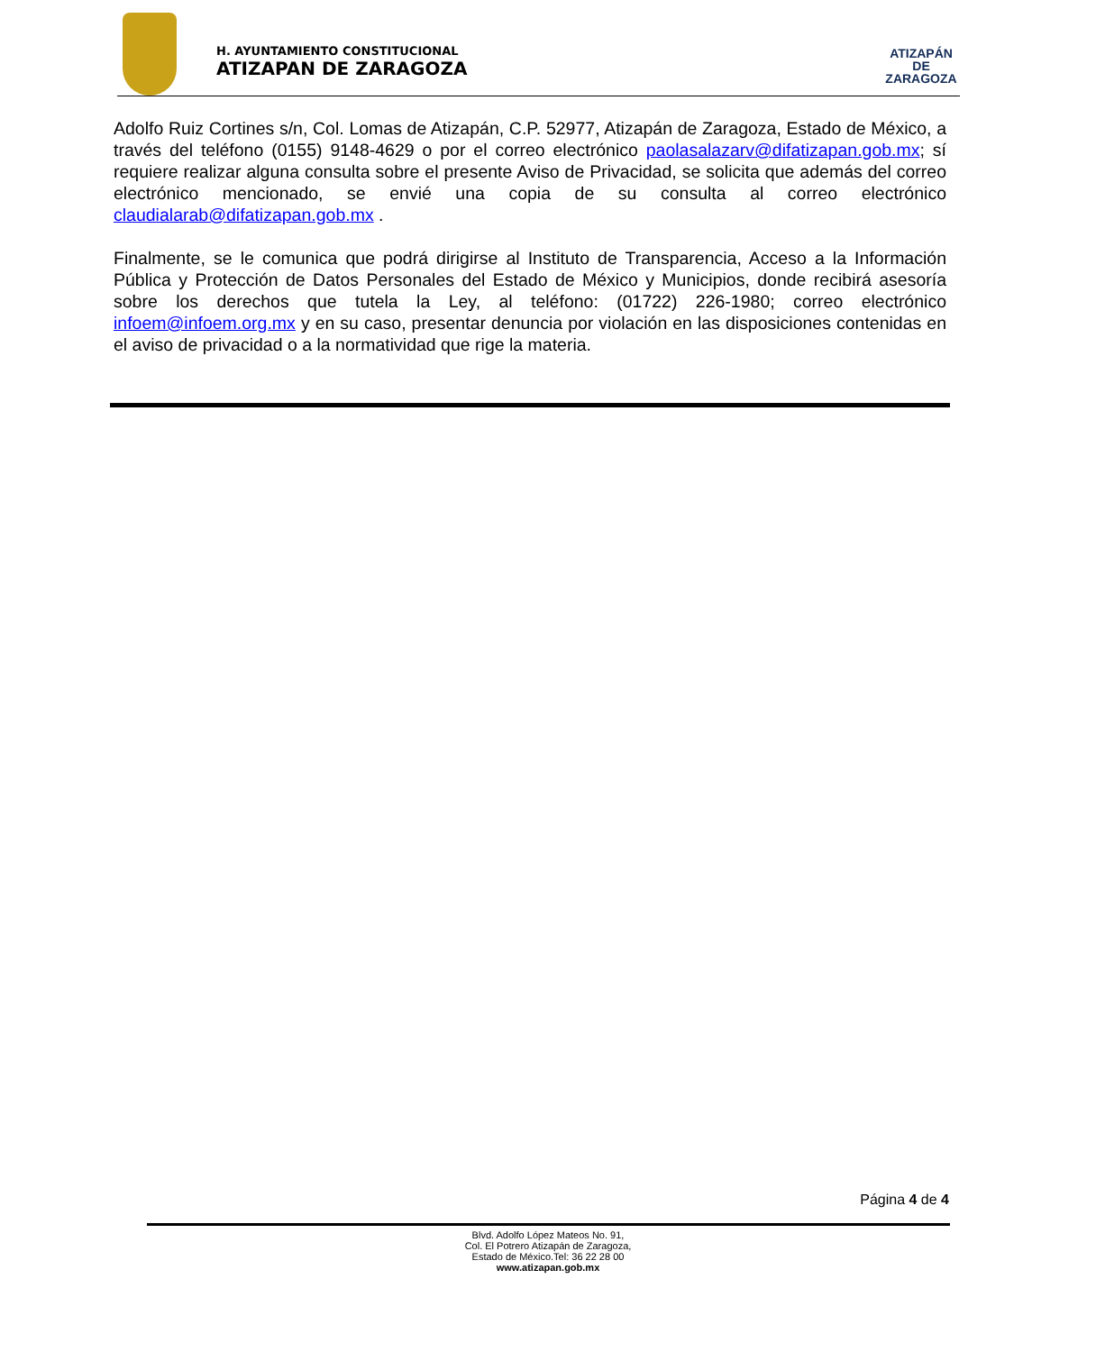H. AYUNTAMIENTO CONSTITUCIONAL
ATIZAPAN DE ZARAGOZA
ATIZAPÁN
DE ZARAGOZA
Adolfo Ruiz Cortines s/n, Col. Lomas de Atizapán, C.P. 52977, Atizapán de Zaragoza, Estado de México, a través del teléfono (0155) 9148-4629 o por el correo electrónico paolasalazarv@difatizapan.gob.mx; sí requiere realizar alguna consulta sobre el presente Aviso de Privacidad, se solicita que además del correo electrónico mencionado, se envié una copia de su consulta al correo electrónico claudialarab@difatizapan.gob.mx .
Finalmente, se le comunica que podrá dirigirse al Instituto de Transparencia, Acceso a la Información Pública y Protección de Datos Personales del Estado de México y Municipios, donde recibirá asesoría sobre los derechos que tutela la Ley, al teléfono: (01722) 226-1980; correo electrónico infoem@infoem.org.mx y en su caso, presentar denuncia por violación en las disposiciones contenidas en el aviso de privacidad o a la normatividad que rige la materia.
Página 4 de 4
Blvd. Adolfo López Mateos No. 91,
Col. El Potrero Atizapán de Zaragoza,
Estado de México.Tel: 36 22 28 00
www.atizapan.gob.mx